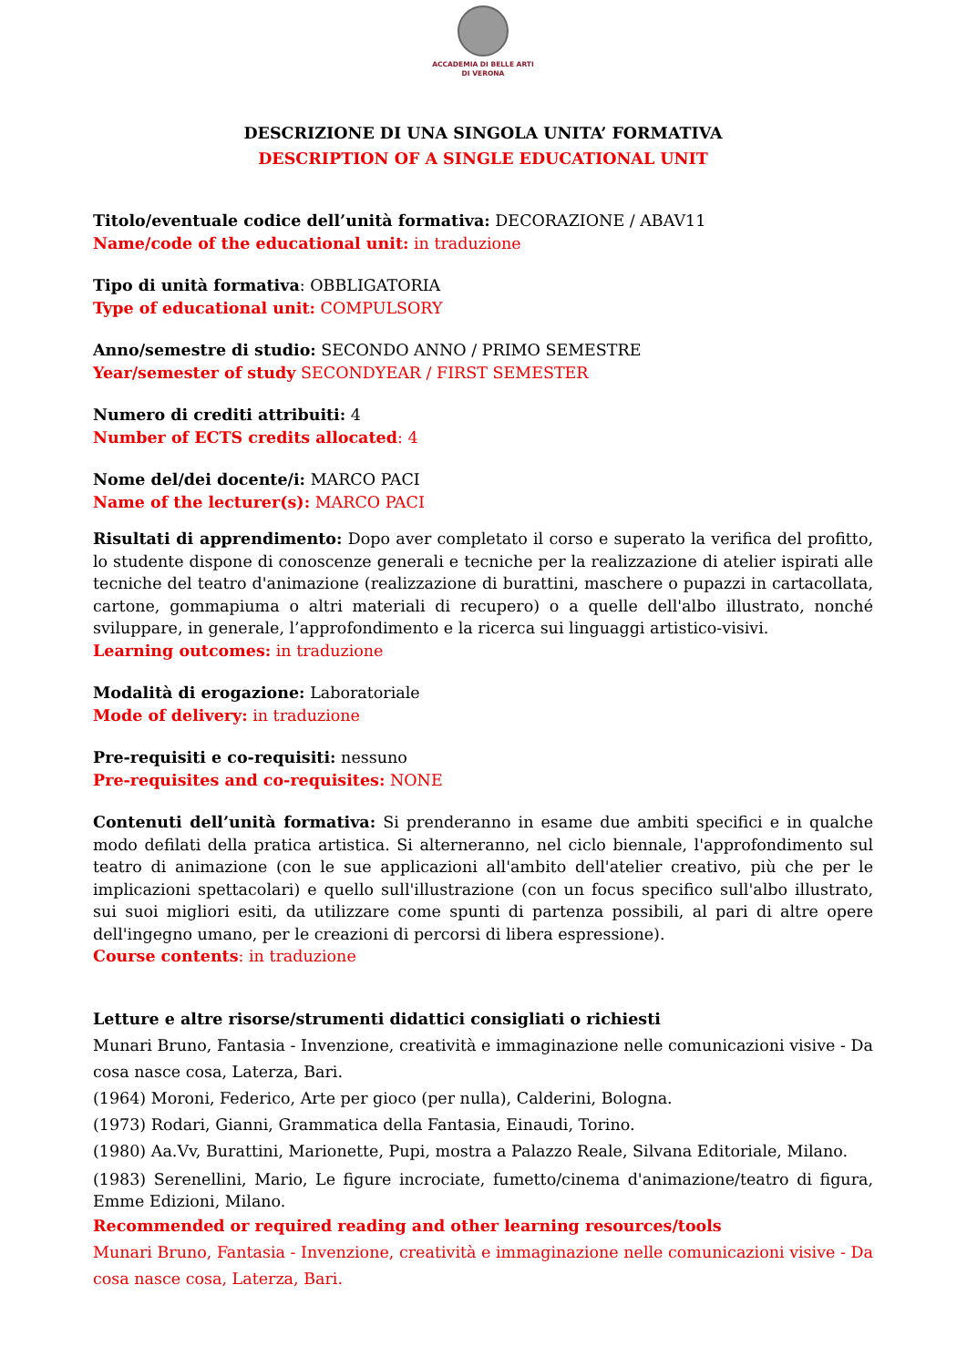ACCADEMIA DI BELLE ARTI
DI VERONA
DESCRIZIONE DI UNA SINGOLA UNITA’ FORMATIVA
DESCRIPTION OF A SINGLE EDUCATIONAL UNIT
Titolo/eventuale codice dell’unità formativa: DECORAZIONE / ABAV11
Name/code of the educational unit: in traduzione
Tipo di unità formativa: OBBLIGATORIA
Type of educational unit: COMPULSORY
Anno/semestre di studio: SECONDO ANNO / PRIMO SEMESTRE
Year/semester of study SECONDYEAR / FIRST SEMESTER
Numero di crediti attribuiti: 4
Number of ECTS credits allocated: 4
Nome del/dei docente/i: MARCO PACI
Name of the lecturer(s): MARCO PACI
Risultati di apprendimento: Dopo aver completato il corso e superato la verifica del profitto, lo studente dispone di conoscenze generali e tecniche per la realizzazione di atelier ispirati alle tecniche del teatro d'animazione (realizzazione di burattini, maschere o pupazzi in cartacollata, cartone, gommapiuma o altri materiali di recupero) o a quelle dell'albo illustrato, nonché sviluppare, in generale, l’approfondimento e la ricerca sui linguaggi artistico-visivi.
Learning outcomes: in traduzione
Modalità di erogazione: Laboratoriale
Mode of delivery: in traduzione
Pre-requisiti e co-requisiti: nessuno
Pre-requisites and co-requisites: NONE
Contenuti dell’unità formativa: Si prenderanno in esame due ambiti specifici e in qualche modo defilati della pratica artistica. Si alterneranno, nel ciclo biennale, l'approfondimento sul teatro di animazione (con le sue applicazioni all'ambito dell'atelier creativo, più che per le implicazioni spettacolari) e quello sull'illustrazione (con un focus specifico sull'albo illustrato, sui suoi migliori esiti, da utilizzare come spunti di partenza possibili, al pari di altre opere dell'ingegno umano, per le creazioni di percorsi di libera espressione).
Course contents: in traduzione
Letture e altre risorse/strumenti didattici consigliati o richiesti
Munari Bruno, Fantasia - Invenzione, creatività e immaginazione nelle comunicazioni visive - Da cosa nasce cosa, Laterza, Bari.
(1964) Moroni, Federico, Arte per gioco (per nulla), Calderini, Bologna.
(1973) Rodari, Gianni, Grammatica della Fantasia, Einaudi, Torino.
(1980) Aa.Vv, Burattini, Marionette, Pupi, mostra a Palazzo Reale, Silvana Editoriale, Milano.
(1983) Serenellini, Mario, Le figure incrociate, fumetto/cinema d'animazione/teatro di figura, Emme Edizioni, Milano.
Recommended or required reading and other learning resources/tools
Munari Bruno, Fantasia - Invenzione, creatività e immaginazione nelle comunicazioni visive - Da cosa nasce cosa, Laterza, Bari.